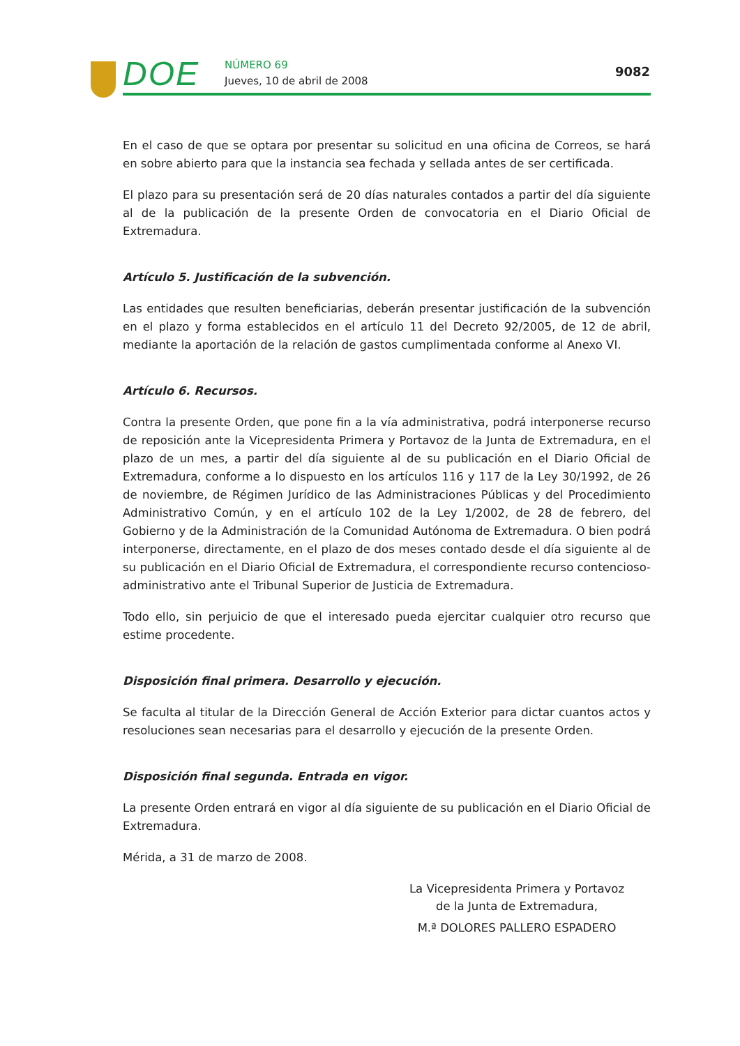DOE NÚMERO 69
Jueves, 10 de abril de 2008
9082
En el caso de que se optara por presentar su solicitud en una oficina de Correos, se hará en sobre abierto para que la instancia sea fechada y sellada antes de ser certificada.
El plazo para su presentación será de 20 días naturales contados a partir del día siguiente al de la publicación de la presente Orden de convocatoria en el Diario Oficial de Extremadura.
Artículo 5. Justificación de la subvención.
Las entidades que resulten beneficiarias, deberán presentar justificación de la subvención en el plazo y forma establecidos en el artículo 11 del Decreto 92/2005, de 12 de abril, mediante la aportación de la relación de gastos cumplimentada conforme al Anexo VI.
Artículo 6. Recursos.
Contra la presente Orden, que pone fin a la vía administrativa, podrá interponerse recurso de reposición ante la Vicepresidenta Primera y Portavoz de la Junta de Extremadura, en el plazo de un mes, a partir del día siguiente al de su publicación en el Diario Oficial de Extremadura, conforme a lo dispuesto en los artículos 116 y 117 de la Ley 30/1992, de 26 de noviembre, de Régimen Jurídico de las Administraciones Públicas y del Procedimiento Administrativo Común, y en el artículo 102 de la Ley 1/2002, de 28 de febrero, del Gobierno y de la Administración de la Comunidad Autónoma de Extremadura. O bien podrá interponerse, directamente, en el plazo de dos meses contado desde el día siguiente al de su publicación en el Diario Oficial de Extremadura, el correspondiente recurso contencioso-administrativo ante el Tribunal Superior de Justicia de Extremadura.
Todo ello, sin perjuicio de que el interesado pueda ejercitar cualquier otro recurso que estime procedente.
Disposición final primera. Desarrollo y ejecución.
Se faculta al titular de la Dirección General de Acción Exterior para dictar cuantos actos y resoluciones sean necesarias para el desarrollo y ejecución de la presente Orden.
Disposición final segunda. Entrada en vigor.
La presente Orden entrará en vigor al día siguiente de su publicación en el Diario Oficial de Extremadura.
Mérida, a 31 de marzo de 2008.
La Vicepresidenta Primera y Portavoz
de la Junta de Extremadura,
M.ª DOLORES PALLERO ESPADERO